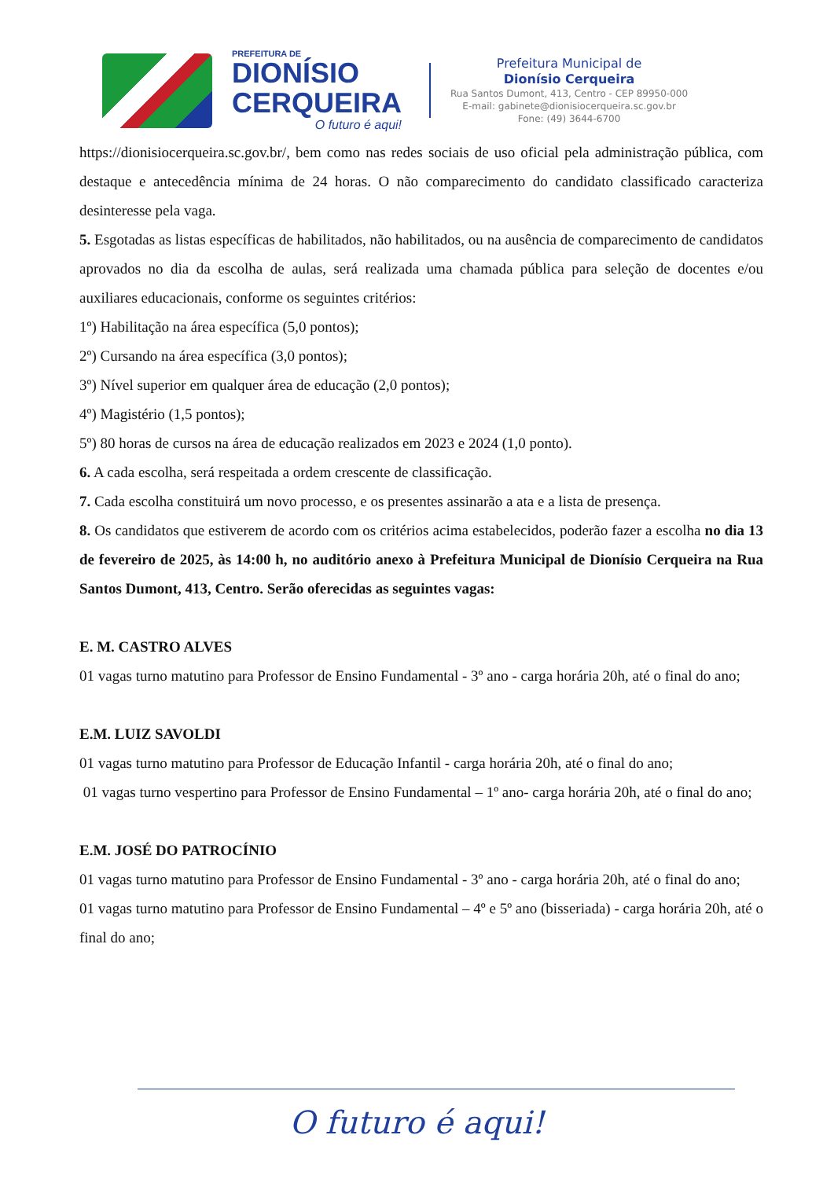PREFEITURA DE
DIONÍSIO
CERQUEIRA
O futuro é aqui!
Prefeitura Municipal de
Dionísio Cerqueira
Rua Santos Dumont, 413, Centro - CEP 89950-000
E-mail: gabinete@dionisiocerqueira.sc.gov.br
Fone: (49) 3644-6700
https://dionisiocerqueira.sc.gov.br/, bem como nas redes sociais de uso oficial pela administração pública, com destaque e antecedência mínima de 24 horas. O não comparecimento do candidato classificado caracteriza desinteresse pela vaga.
5. Esgotadas as listas específicas de habilitados, não habilitados, ou na ausência de comparecimento de candidatos aprovados no dia da escolha de aulas, será realizada uma chamada pública para seleção de docentes e/ou auxiliares educacionais, conforme os seguintes critérios:
1º) Habilitação na área específica (5,0 pontos);
2º) Cursando na área específica (3,0 pontos);
3º) Nível superior em qualquer área de educação (2,0 pontos);
4º) Magistério (1,5 pontos);
5º) 80 horas de cursos na área de educação realizados em 2023 e 2024 (1,0 ponto).
6. A cada escolha, será respeitada a ordem crescente de classificação.
7. Cada escolha constituirá um novo processo, e os presentes assinarão a ata e a lista de presença.
8. Os candidatos que estiverem de acordo com os critérios acima estabelecidos, poderão fazer a escolha no dia 13 de fevereiro de 2025, às 14:00 h, no auditório anexo à Prefeitura Municipal de Dionísio Cerqueira na Rua Santos Dumont, 413, Centro. Serão oferecidas as seguintes vagas:
E. M. CASTRO ALVES
01 vagas turno matutino para Professor de Ensino Fundamental - 3º ano - carga horária 20h, até o final do ano;
E.M. LUIZ SAVOLDI
01 vagas turno matutino para Professor de Educação Infantil - carga horária 20h, até o final do ano;
01 vagas turno vespertino para Professor de Ensino Fundamental – 1º ano- carga horária 20h, até o final do ano;
E.M. JOSÉ DO PATROCÍNIO
01 vagas turno matutino para Professor de Ensino Fundamental - 3º ano - carga horária 20h, até o final do ano;
01 vagas turno matutino para Professor de Ensino Fundamental – 4º e 5º ano (bisseriada) - carga horária 20h, até o final do ano;
O futuro é aqui!